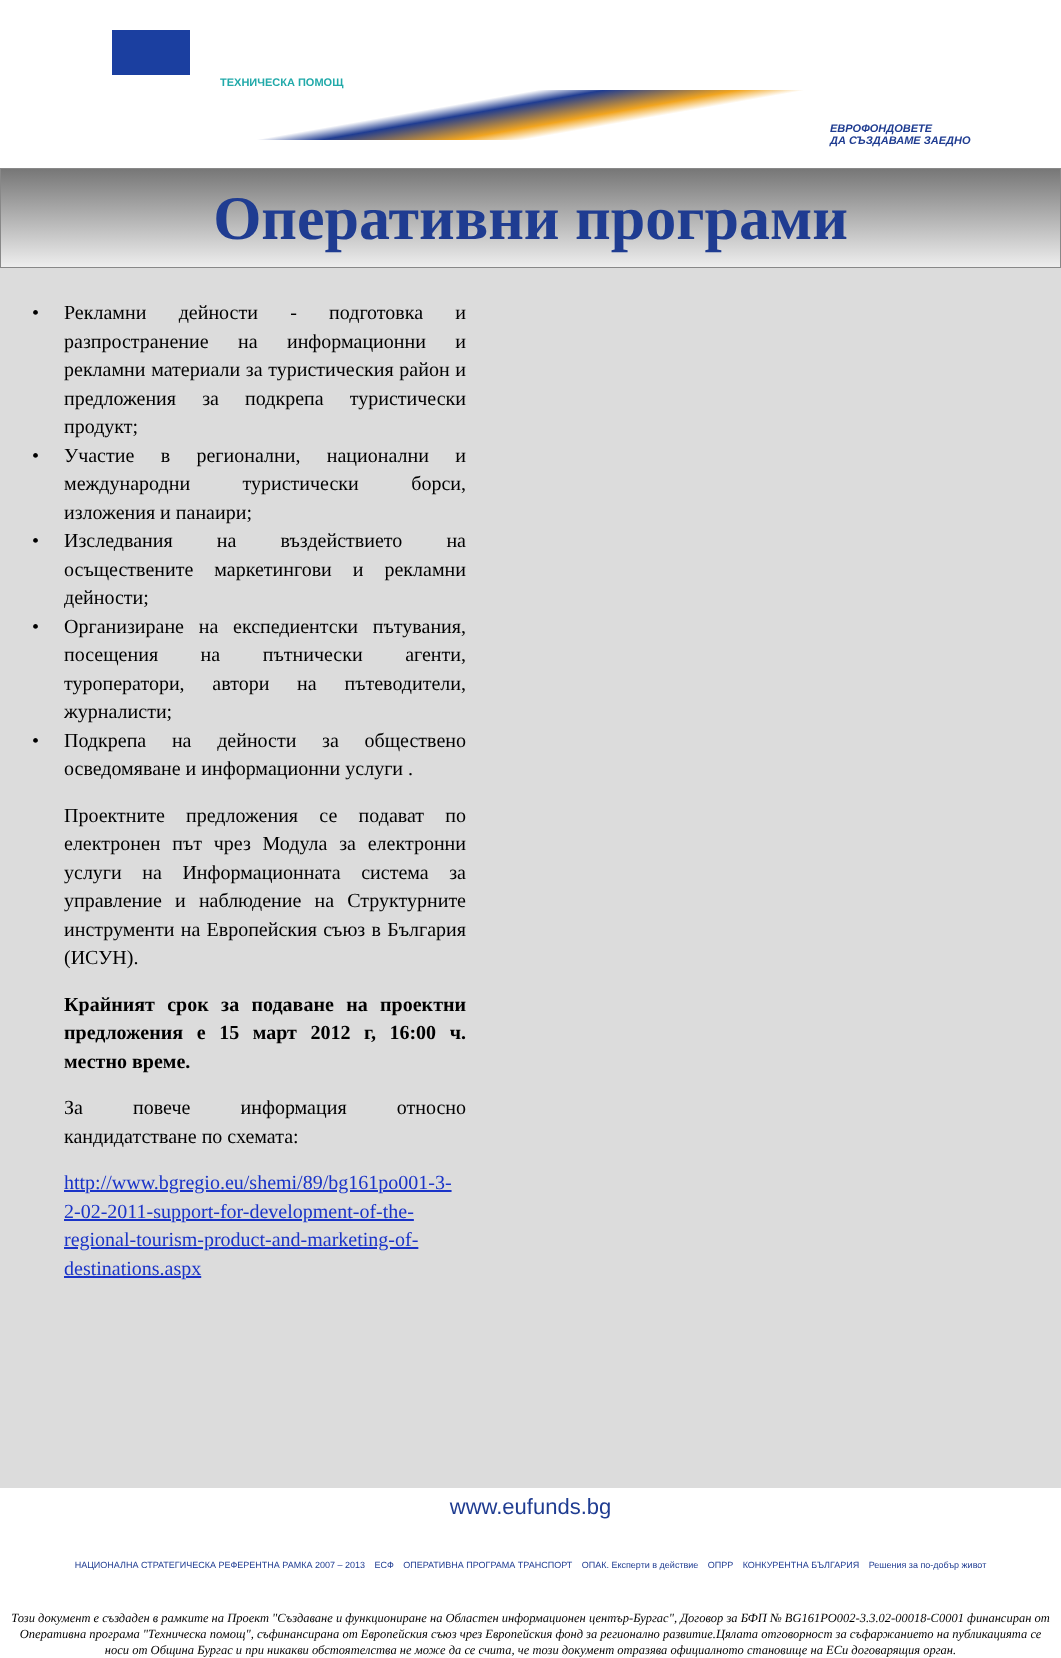ТЕХНИЧЕСКА ПОМОЩ
ЕВРОФОНДОВЕТЕ
ДА СЪЗДАВАМЕ ЗАЕДНО
Оперативни програми
• Рекламни дейности - подготовка и разпространение на информационни и рекламни материали за туристическия район и предложения за подкрепа туристически продукт;
• Участие в регионални, национални и международни туристически борси, изложения и панаири;
• Изследвания на въздействието на осъществените маркетингови и рекламни дейности;
• Организиране на експедиентски пътувания, посещения на пътнически агенти, туроператори, автори на пътеводители, журналисти;
• Подкрепа на дейности за обществено осведомяване и информационни услуги .
Проектните предложения се подават по електронен път чрез Модула за електронни услуги на Информационната система за управление и наблюдение на Структурните инструменти на Европейския съюз в България (ИСУН).
Крайният срок за подаване на проектни предложения е 15 март 2012 г, 16:00 ч. местно време.
За повече информация относно кандидатстване по схемата:
http://www.bgregio.eu/shemi/89/bg161po001-3-2-02-2011-support-for-development-of-the-regional-tourism-product-and-marketing-of-destinations.aspx
www.eufunds.bg
НАЦИОНАЛНА СТРАТЕГИЧЕСКА РЕФЕРЕНТНА РАМКА 2007 – 2013 ЕСФ ОПЕРАТИВНА ПРОГРАМА ТРАНСПОРТ ОПАК. Експерти в действие ОПРР КОНКУРЕНТНА БЪЛГАРИЯ Решения за по-добър живот
Този документ е създаден в рамките на Проект "Създаване и функциониране на Областен информационен център-Бургас", Договор за БФП № BG161PO002-3.3.02-00018-C0001 финансиран от Оперативна програма "Техническа помощ", съфинансирана от Европейския съюз чрез Европейския фонд за регионално развитие.Цялата отговорност за съфаржанието на публикацията се носи от Община Бургас и при никакви обстоятелства не може да се счита, че този документ отразява официалното становище на ЕСи договарящия орган.